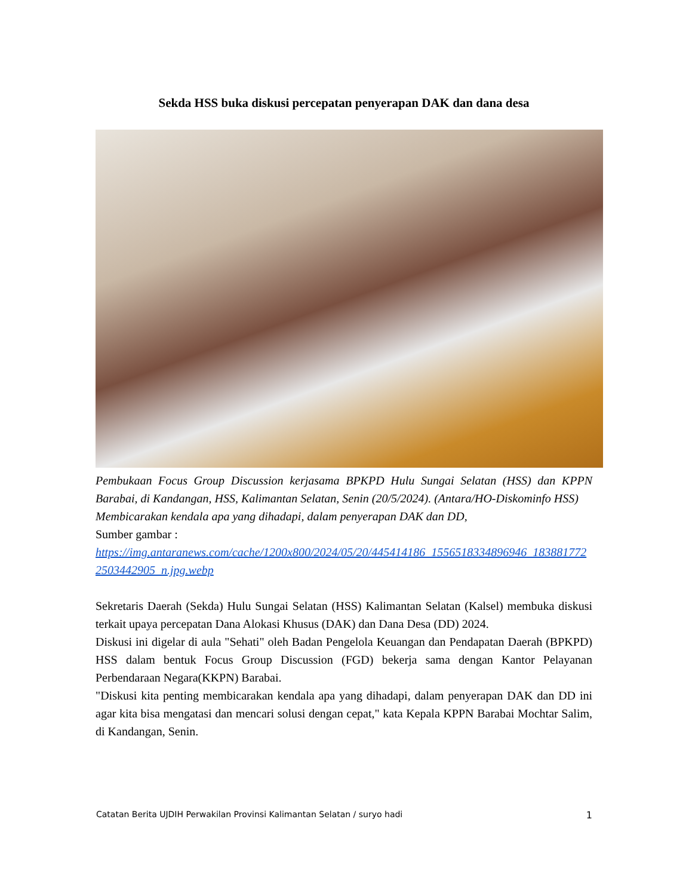Sekda HSS buka diskusi percepatan penyerapan DAK dan dana desa
Pembukaan Focus Group Discussion kerjasama BPKPD Hulu Sungai Selatan (HSS) dan KPPN Barabai, di Kandangan, HSS, Kalimantan Selatan, Senin (20/5/2024). (Antara/HO-Diskominfo HSS)
Membicarakan kendala apa yang dihadapi, dalam penyerapan DAK dan DD,
Sumber gambar :
https://img.antaranews.com/cache/1200x800/2024/05/20/445414186_1556518334896946_1838817722503442905_n.jpg.webp
Sekretaris Daerah (Sekda) Hulu Sungai Selatan (HSS) Kalimantan Selatan (Kalsel) membuka diskusi terkait upaya percepatan Dana Alokasi Khusus (DAK) dan Dana Desa (DD) 2024.
Diskusi ini digelar di aula "Sehati" oleh Badan Pengelola Keuangan dan Pendapatan Daerah (BPKPD) HSS dalam bentuk Focus Group Discussion (FGD) bekerja sama dengan Kantor Pelayanan Perbendaraan Negara(KKPN) Barabai.
"Diskusi kita penting membicarakan kendala apa yang dihadapi, dalam penyerapan DAK dan DD ini agar kita bisa mengatasi dan mencari solusi dengan cepat," kata Kepala KPPN Barabai Mochtar Salim, di Kandangan, Senin.
Catatan Berita UJDIH Perwakilan Provinsi Kalimantan Selatan / suryo hadi 1